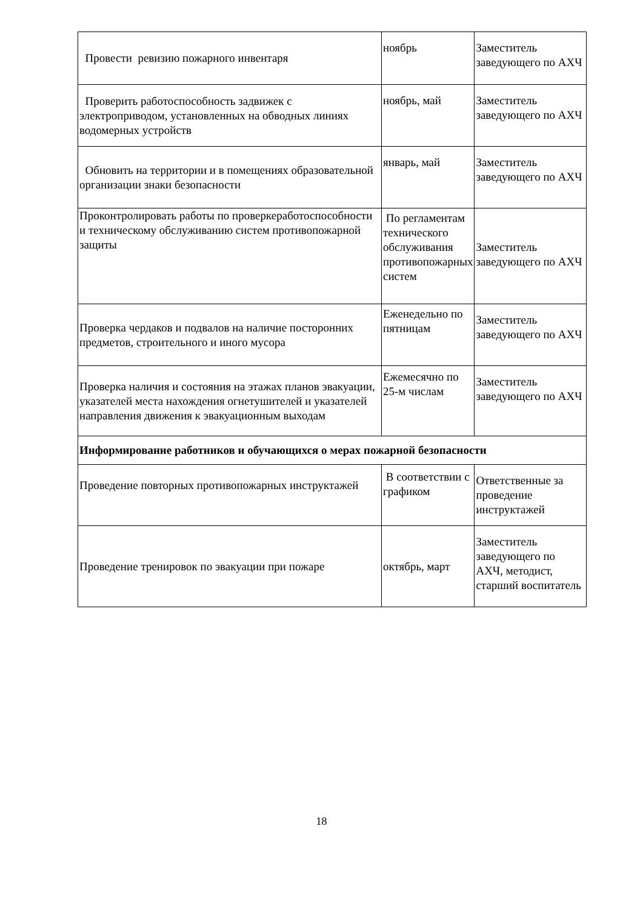| Провести ревизию пожарного инвентаря | ноябрь | Заместитель заведующего по АХЧ |
| Проверить работоспособность задвижек с электроприводом, установленных на обводных линиях водомерных устройств | ноябрь, май | Заместитель заведующего по АХЧ |
| Обновить на территории и в помещениях образовательной организации знаки безопасности | январь, май | Заместитель заведующего по АХЧ |
| Проконтролировать работы по проверкеработоспособности и техническому обслуживанию систем противопожарной защиты | По регламентам технического обслуживания противопожарных систем | Заместитель заведующего по АХЧ |
| Проверка чердаков и подвалов на наличие посторонних предметов, строительного и иного мусора | Еженедельно по пятницам | Заместитель заведующего по АХЧ |
| Проверка наличия и состояния на этажах планов эвакуации, указателей места нахождения огнетушителей и указателей направления движения к эвакуационным выходам | Ежемесячно по 25-м числам | Заместитель заведующего по АХЧ |
| Информирование работников и обучающихся о мерах пожарной безопасности | | |
| Проведение повторных противопожарных инструктажей | В соответствии с графиком | Ответственные за проведение инструктажей |
| Проведение тренировок по эвакуации при пожаре | октябрь, март | Заместитель заведующего по АХЧ, методист, старший воспитатель |
18